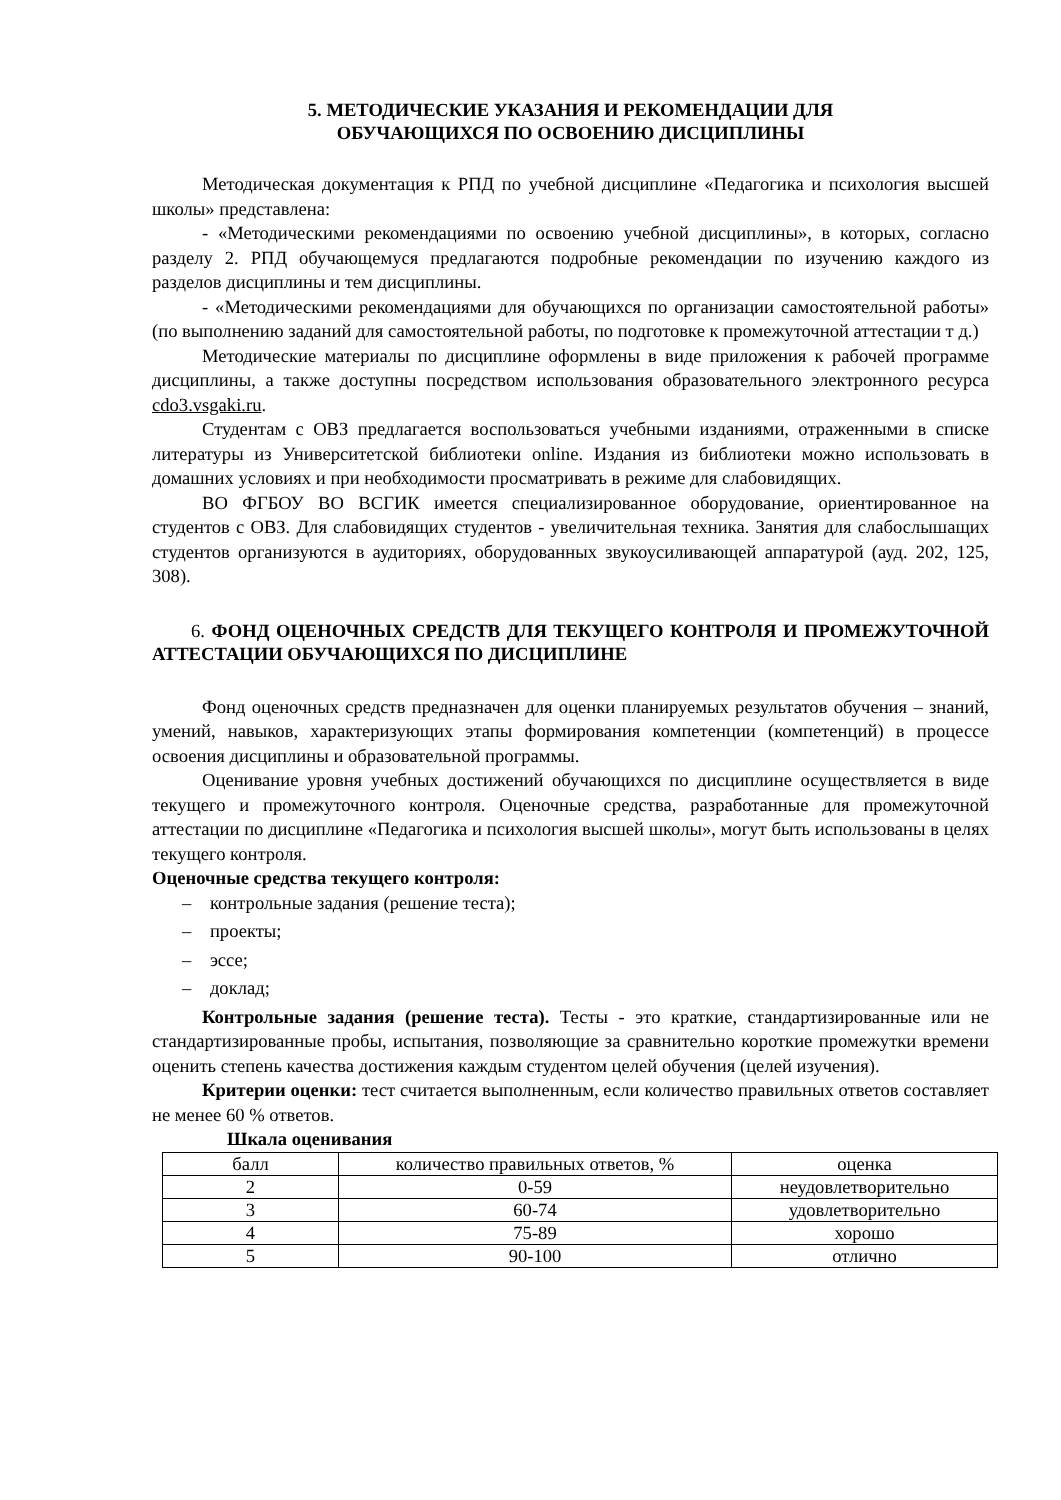5. МЕТОДИЧЕСКИЕ УКАЗАНИЯ И РЕКОМЕНДАЦИИ ДЛЯ
ОБУЧАЮЩИХСЯ ПО ОСВОЕНИЮ ДИСЦИПЛИНЫ
Методическая документация к РПД по учебной дисциплине «Педагогика и психология высшей школы» представлена:
- «Методическими рекомендациями по освоению учебной дисциплины», в которых, согласно разделу 2. РПД обучающемуся предлагаются подробные рекомендации по изучению каждого из разделов дисциплины и тем дисциплины.
- «Методическими рекомендациями для обучающихся по организации самостоятельной работы» (по выполнению заданий для самостоятельной работы, по подготовке к промежуточной аттестации т д.)
Методические материалы по дисциплине оформлены в виде приложения к рабочей программе дисциплины, а также доступны посредством использования образовательного электронного ресурса cdo3.vsgaki.ru.
Студентам с ОВЗ предлагается воспользоваться учебными изданиями, отраженными в списке литературы из Университетской библиотеки online. Издания из библиотеки можно использовать в домашних условиях и при необходимости просматривать в режиме для слабовидящих.
ВО ФГБОУ ВО ВСГИК имеется специализированное оборудование, ориентированное на студентов с ОВЗ. Для слабовидящих студентов - увеличительная техника. Занятия для слабослышащих студентов организуются в аудиториях, оборудованных звукоусиливающей аппаратурой (ауд. 202, 125, 308).
6. ФОНД ОЦЕНОЧНЫХ СРЕДСТВ ДЛЯ ТЕКУЩЕГО КОНТРОЛЯ И ПРОМЕЖУТОЧНОЙ АТТЕСТАЦИИ ОБУЧАЮЩИХСЯ ПО ДИСЦИПЛИНЕ
Фонд оценочных средств предназначен для оценки планируемых результатов обучения – знаний, умений, навыков, характеризующих этапы формирования компетенции (компетенций) в процессе освоения дисциплины и образовательной программы.
Оценивание уровня учебных достижений обучающихся по дисциплине осуществляется в виде текущего и промежуточного контроля. Оценочные средства, разработанные для промежуточной аттестации по дисциплине «Педагогика и психология высшей школы», могут быть использованы в целях текущего контроля.
Оценочные средства текущего контроля:
– контрольные задания (решение теста);
– проекты;
– эссе;
– доклад;
Контрольные задания (решение теста). Тесты - это краткие, стандартизированные или не стандартизированные пробы, испытания, позволяющие за сравнительно короткие промежутки времени оценить степень качества достижения каждым студентом целей обучения (целей изучения).
Критерии оценки: тест считается выполненным, если количество правильных ответов составляет не менее 60 % ответов.
Шкала оценивания
| балл | количество правильных ответов, % | оценка |
| 2 | 0-59 | неудовлетворительно |
| 3 | 60-74 | удовлетворительно |
| 4 | 75-89 | хорошо |
| 5 | 90-100 | отлично |